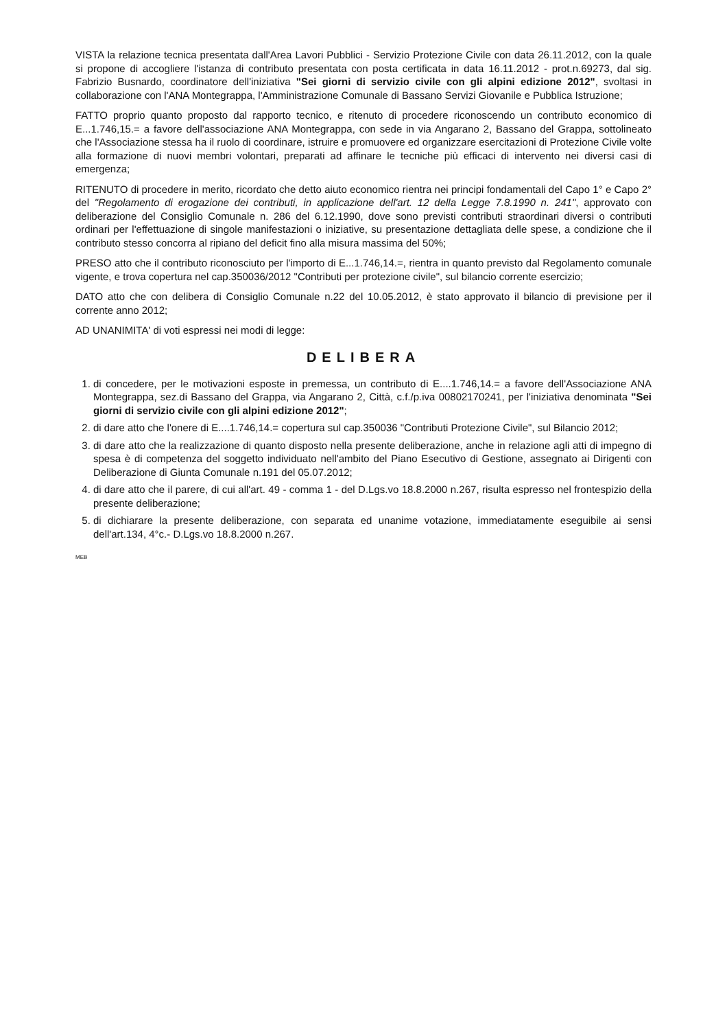VISTA la relazione tecnica presentata dall'Area Lavori Pubblici - Servizio Protezione Civile con data 26.11.2012, con la quale si propone di accogliere l'istanza di contributo presentata con posta certificata in data 16.11.2012 - prot.n.69273, dal sig. Fabrizio Busnardo, coordinatore dell'iniziativa "Sei giorni di servizio civile con gli alpini edizione 2012", svoltasi in collaborazione con l'ANA Montegrappa, l'Amministrazione Comunale di Bassano Servizi Giovanile e Pubblica Istruzione;
FATTO proprio quanto proposto dal rapporto tecnico, e ritenuto di procedere riconoscendo un contributo economico di E...1.746,15.= a favore dell'associazione ANA Montegrappa, con sede in via Angarano 2, Bassano del Grappa, sottolineato che l'Associazione stessa ha il ruolo di coordinare, istruire e promuovere ed organizzare esercitazioni di Protezione Civile volte alla formazione di nuovi membri volontari, preparati ad affinare le tecniche più efficaci di intervento nei diversi casi di emergenza;
RITENUTO di procedere in merito, ricordato che detto aiuto economico rientra nei principi fondamentali del Capo 1° e Capo 2° del "Regolamento di erogazione dei contributi, in applicazione dell'art. 12 della Legge 7.8.1990 n. 241", approvato con deliberazione del Consiglio Comunale n. 286 del 6.12.1990, dove sono previsti contributi straordinari diversi o contributi ordinari per l'effettuazione di singole manifestazioni o iniziative, su presentazione dettagliata delle spese, a condizione che il contributo stesso concorra al ripiano del deficit fino alla misura massima del 50%;
PRESO atto che il contributo riconosciuto per l'importo di E...1.746,14.=, rientra in quanto previsto dal Regolamento comunale vigente, e trova copertura nel cap.350036/2012 "Contributi per protezione civile", sul bilancio corrente esercizio;
DATO atto che con delibera di Consiglio Comunale n.22 del 10.05.2012, è stato approvato il bilancio di previsione per il corrente anno 2012;
AD UNANIMITA' di voti espressi nei modi di legge:
DELIBERA
1. di concedere, per le motivazioni esposte in premessa, un contributo di E....1.746,14.= a favore dell'Associazione ANA Montegrappa, sez.di Bassano del Grappa, via Angarano 2, Città, c.f./p.iva 00802170241, per l'iniziativa denominata "Sei giorni di servizio civile con gli alpini edizione 2012";
2. di dare atto che l'onere di E....1.746,14.= copertura sul cap.350036 "Contributi Protezione Civile", sul Bilancio 2012;
3. di dare atto che la realizzazione di quanto disposto nella presente deliberazione, anche in relazione agli atti di impegno di spesa è di competenza del soggetto individuato nell'ambito del Piano Esecutivo di Gestione, assegnato ai Dirigenti con Deliberazione di Giunta Comunale n.191 del 05.07.2012;
4. di dare atto che il parere, di cui all'art. 49 - comma 1 - del D.Lgs.vo 18.8.2000 n.267, risulta espresso nel frontespizio della presente deliberazione;
5. di dichiarare la presente deliberazione, con separata ed unanime votazione, immediatamente eseguibile ai sensi dell'art.134, 4°c.- D.Lgs.vo 18.8.2000 n.267.
MEB